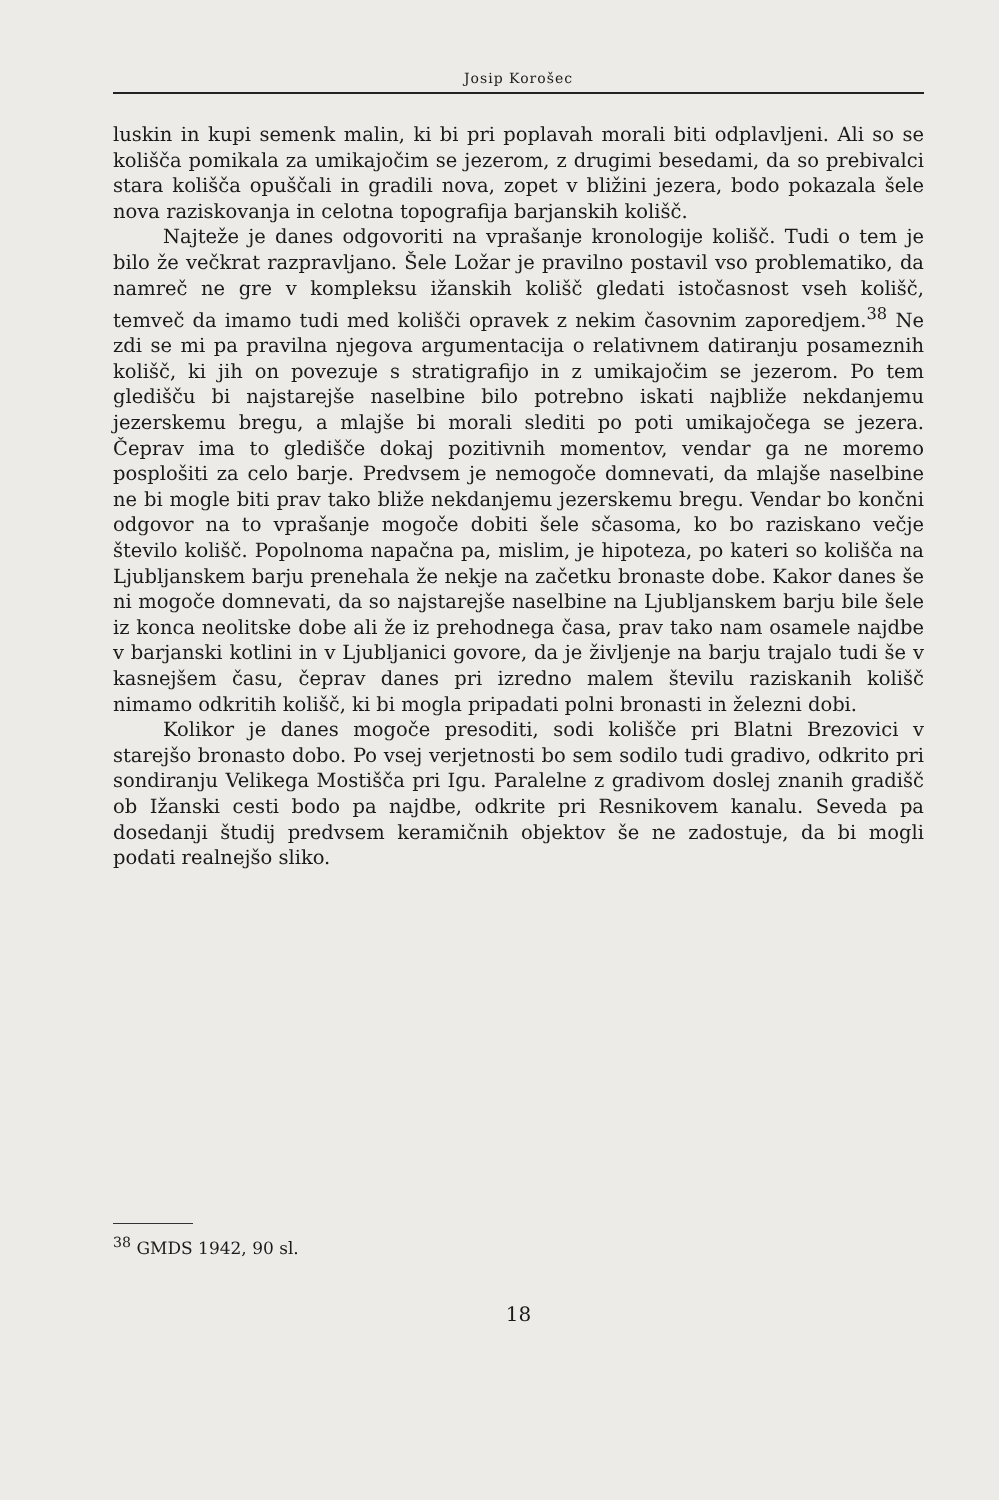Josip Korošec
luskin in kupi semenk malin, ki bi pri poplavah morali biti odplavljeni. Ali so se kolišča pomikala za umikajočim se jezerom, z drugimi besedami, da so prebivalci stara kolišča opuščali in gradili nova, zopet v bližini jezera, bodo pokazala šele nova raziskovanja in celotna topografija barjanskih kolišč.
Najteže je danes odgovoriti na vprašanje kronologije kolišč. Tudi o tem je bilo že večkrat razpravljano. Šele Ložar je pravilno postavil vso problematiko, da namreč ne gre v kompleksu ižanskih kolišč gledati istočasnost vseh kolišč, temveč da imamo tudi med kolišči opravek z nekim časovnim zaporedjem.<sup>38</sup> Ne zdi se mi pa pravilna njegova argumentacija o relativnem datiranju posameznih kolišč, ki jih on povezuje s stratigrafijo in z umikajočim se jezerom. Po tem gledišču bi najstarejše naselbine bilo potrebno iskati najbliže nekdanjemu jezerskemu bregu, a mlajše bi morali slediti po poti umikajočega se jezera. Čeprav ima to gledišče dokaj pozitivnih momentov, vendar ga ne moremo posplošiti za celo barje. Predvsem je nemogoče domnevati, da mlajše naselbine ne bi mogle biti prav tako bliže nekdanjemu jezerskemu bregu. Vendar bo končni odgovor na to vprašanje mogoče dobiti šele sčasoma, ko bo raziskano večje število kolišč. Popolnoma napačna pa, mislim, je hipoteza, po kateri so kolišča na Ljubljanskem barju prenehala že nekje na začetku bronaste dobe. Kakor danes še ni mogoče domnevati, da so najstarejše naselbine na Ljubljanskem barju bile šele iz konca neolitske dobe ali že iz prehodnega časa, prav tako nam osamele najdbe v barjanski kotlini in v Ljubljanici govore, da je življenje na barju trajalo tudi še v kasnejšem času, čeprav danes pri izredno malem številu raziskanih kolišč nimamo odkritih kolišč, ki bi mogla pripadati polni bronasti in železni dobi.
Kolikor je danes mogoče presoditi, sodi kolišče pri Blatni Brezovici v starejšo bronasto dobo. Po vsej verjetnosti bo sem sodilo tudi gradivo, odkrito pri sondiranju Velikega Mostišča pri Igu. Paralelne z gradivom doslej znanih gradišč ob Ižanski cesti bodo pa najdbe, odkrite pri Resnikovem kanalu. Seveda pa dosedanji študij predvsem keramičnih objektov še ne zadostuje, da bi mogli podati realnejšo sliko.
<sup>38</sup> GMDS 1942, 90 sl.
18